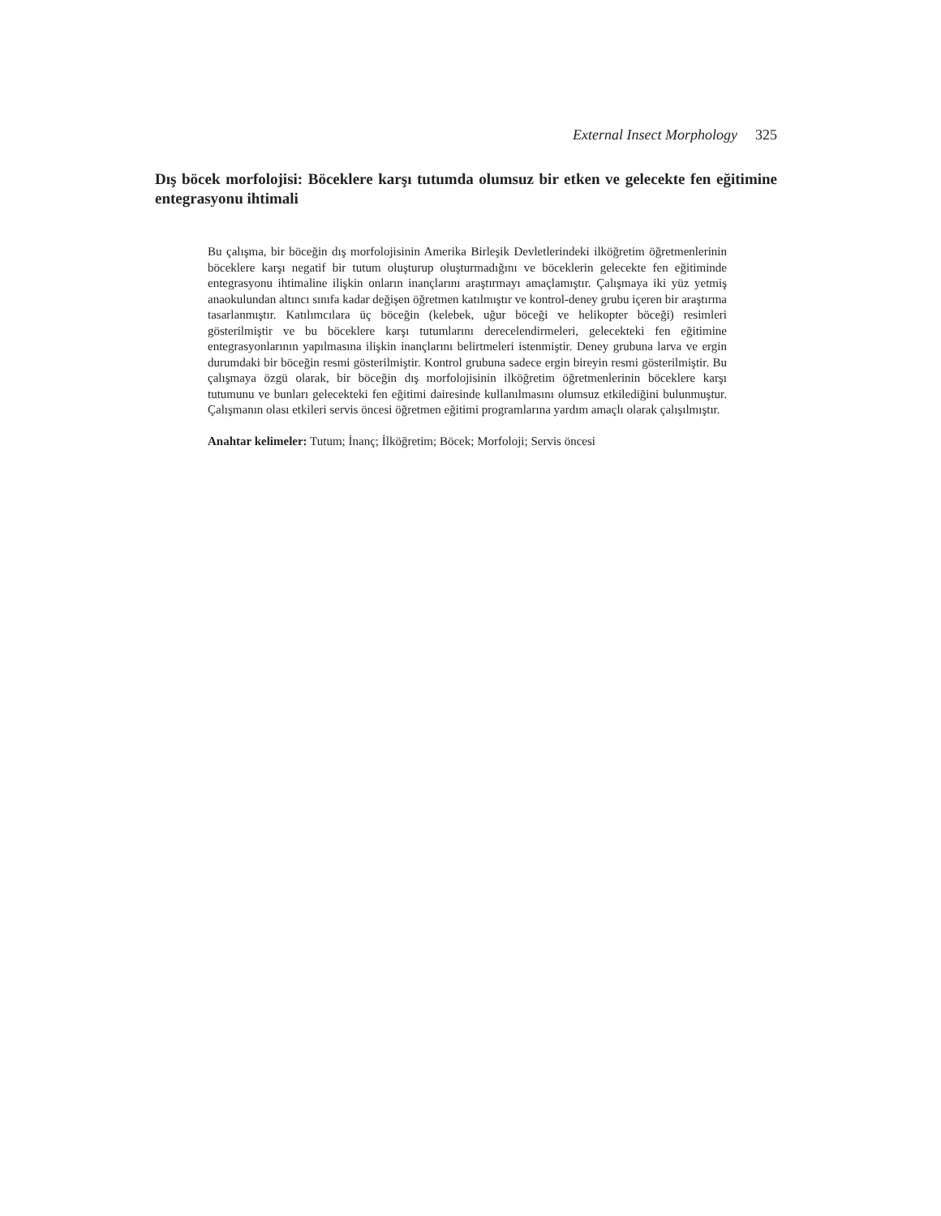External Insect Morphology 325
Dış böcek morfolojisi: Böceklere karşı tutumda olumsuz bir etken ve gelecekte fen eğitimine entegrasyonu ihtimali
Bu çalışma, bir böceğin dış morfolojisinin Amerika Birleşik Devletlerindeki ilköğretim öğretmenlerinin böceklere karşı negatif bir tutum oluşturup oluşturmadığını ve böceklerin gelecekte fen eğitiminde entegrasyonu ihtimaline ilişkin onların inançlarını araştırmayı amaçlamıştır. Çalışmaya iki yüz yetmiş anaokulundan altıncı sınıfa kadar değişen öğretmen katılmıştır ve kontrol-deney grubu içeren bir araştırma tasarlanmıştır. Katılımcılara üç böceğin (kelebek, uğur böceği ve helikopter böceği) resimleri gösterilmiştir ve bu böceklere karşı tutumlarını derecelendirmeleri, gelecekteki fen eğitimine entegrasyonlarının yapılmasına ilişkin inançlarını belirtmeleri istenmiştir. Deney grubuna larva ve ergin durumdaki bir böceğin resmi gösterilmiştir. Kontrol grubuna sadece ergin bireyin resmi gösterilmiştir. Bu çalışmaya özgü olarak, bir böceğin dış morfolojisinin ilköğretim öğretmenlerinin böceklere karşı tutumunu ve bunları gelecekteki fen eğitimi dairesinde kullanılmasını olumsuz etkilediğini bulunmuştur. Çalışmanın olası etkileri servis öncesi öğretmen eğitimi programlarına yardım amaçlı olarak çalışılmıştır.
Anahtar kelimeler: Tutum; İnanç; İlköğretim; Böcek; Morfoloji; Servis öncesi